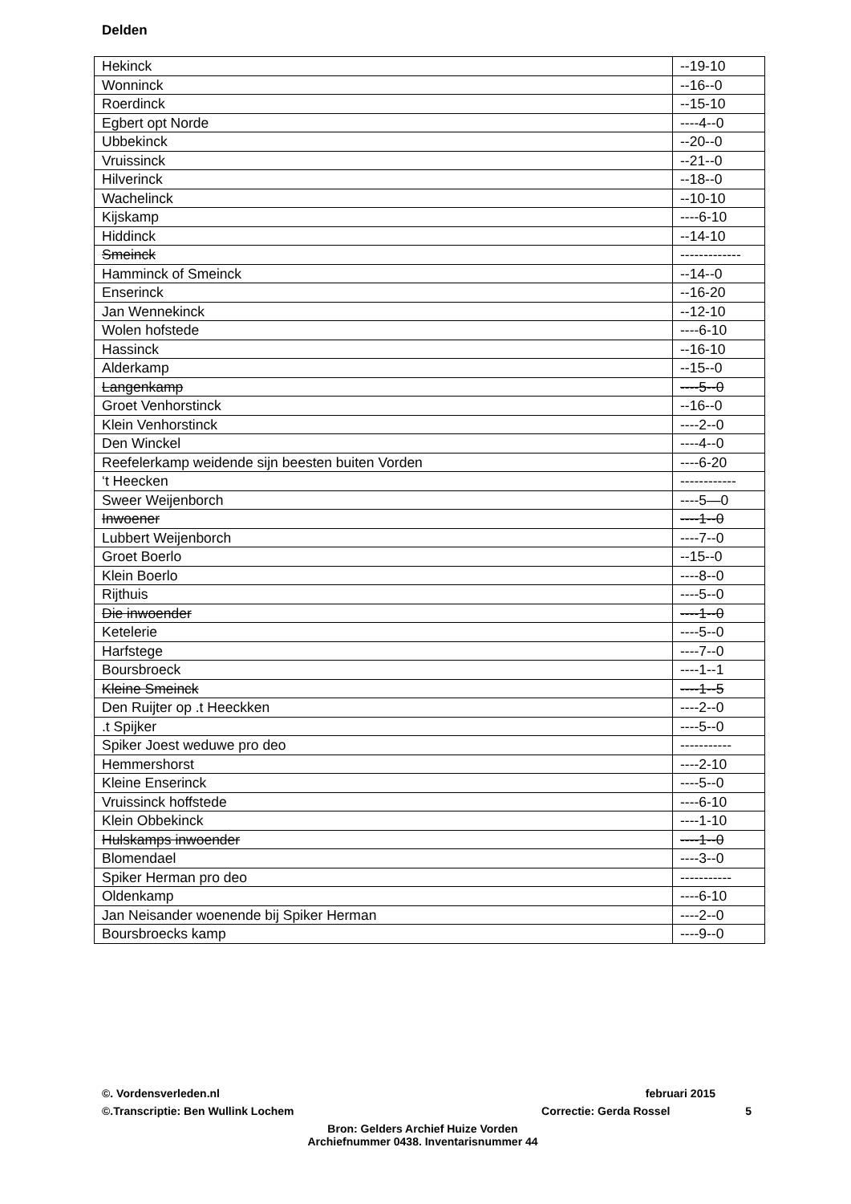Delden
| Hekinck | --19-10 |
| Wonninck | --16--0 |
| Roerdinck | --15-10 |
| Egbert opt Norde | ----4--0 |
| Ubbekinck | --20--0 |
| Vruissinck | --21--0 |
| Hilverinck | --18--0 |
| Wachelinck | --10-10 |
| Kijskamp | ----6-10 |
| Hiddinck | --14-10 |
| Smeinck | ------------- |
| Hamminck of Smeinck | --14--0 |
| Enserinck | --16-20 |
| Jan Wennekinck | --12-10 |
| Wolen hofstede | ----6-10 |
| Hassinck | --16-10 |
| Alderkamp | --15--0 |
| Langenkamp | ----5--0 |
| Groet Venhorstinck | --16--0 |
| Klein Venhorstinck | ----2--0 |
| Den Winckel | ----4--0 |
| Reefelerkamp weidende sijn beesten buiten Vorden | ----6-20 |
| ‘t Heecken | ------------ |
| Sweer Weijenborch | ----5—0 |
| Inwoener | ----1--0 |
| Lubbert Weijenborch | ----7--0 |
| Groet Boerlo | --15--0 |
| Klein Boerlo | ----8--0 |
| Rijthuis | ----5--0 |
| Die inwoender | ----1--0 |
| Ketelerie | ----5--0 |
| Harfstege | ----7--0 |
| Boursbroeck | ----1--1 |
| Kleine Smeinck | ----1--5 |
| Den Ruijter op .t Heeckken | ----2--0 |
| .t Spijker | ----5--0 |
| Spiker Joest weduwe pro deo | ----------- |
| Hemmershorst | ----2-10 |
| Kleine Enserinck | ----5--0 |
| Vruissinck hoffstede | ----6-10 |
| Klein Obbekinck | ----1-10 |
| Hulskamps inwoender | ----1--0 |
| Blomendael | ----3--0 |
| Spiker Herman pro deo | ----------- |
| Oldenkamp | ----6-10 |
| Jan Neisander woenende bij Spiker Herman | ----2--0 |
| Boursbroecks kamp | ----9--0 |
©. Vordensverleden.nl februari 2015
©.Transcriptie: Ben Wullink Lochem Correctie: Gerda Rossel 5
Bron: Gelders Archief Huize Vorden
Archiefnummer 0438. Inventarisnummer 44